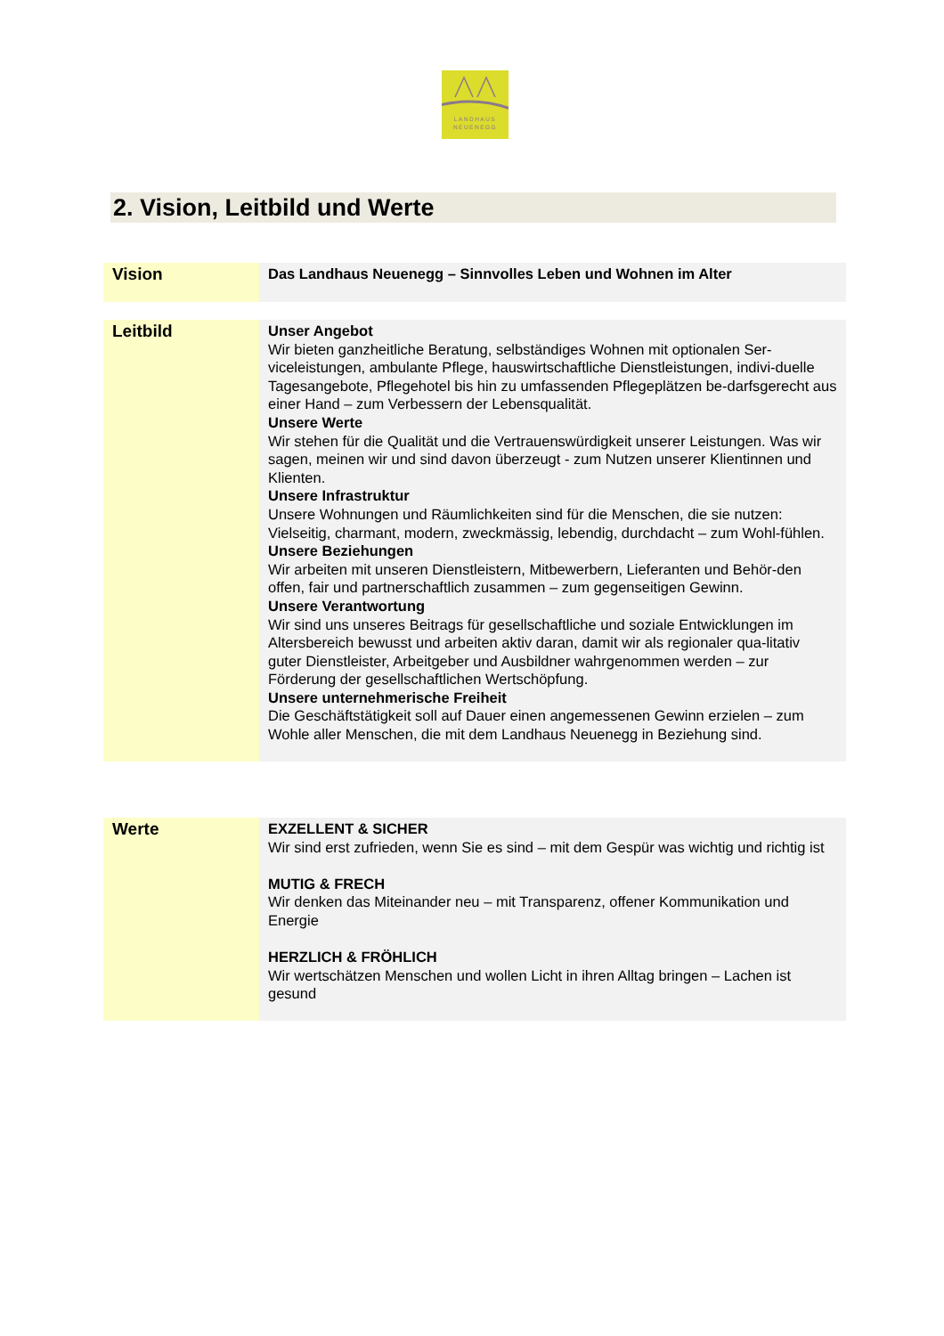LANDHAUS
NEUENEGG
2. Vision, Leitbild und Werte
| Vision | Das Landhaus Neuenegg – Sinnvolles Leben und Wohnen im Alter |
| Leitbild | Unser Angebot Wir bieten ganzheitliche Beratung, selbständiges Wohnen mit optionalen Ser-viceleistungen, ambulante Pflege, hauswirtschaftliche Dienstleistungen, indivi-duelle Tagesangebote, Pflegehotel bis hin zu umfassenden Pflegeplätzen be-darfsgerecht aus einer Hand – zum Verbessern der Lebensqualität. Unsere Werte Wir stehen für die Qualität und die Vertrauenswürdigkeit unserer Leistungen. Was wir sagen, meinen wir und sind davon überzeugt - zum Nutzen unserer Klientinnen und Klienten. Unsere Infrastruktur Unsere Wohnungen und Räumlichkeiten sind für die Menschen, die sie nutzen: Vielseitig, charmant, modern, zweckmässig, lebendig, durchdacht – zum Wohl-fühlen. Unsere Beziehungen Wir arbeiten mit unseren Dienstleistern, Mitbewerbern, Lieferanten und Behör-den offen, fair und partnerschaftlich zusammen – zum gegenseitigen Gewinn. Unsere Verantwortung Wir sind uns unseres Beitrags für gesellschaftliche und soziale Entwicklungen im Altersbereich bewusst und arbeiten aktiv daran, damit wir als regionaler qua-litativ guter Dienstleister, Arbeitgeber und Ausbildner wahrgenommen werden – zur Förderung der gesellschaftlichen Wertschöpfung. Unsere unternehmerische Freiheit Die Geschäftstätigkeit soll auf Dauer einen angemessenen Gewinn erzielen – zum Wohle aller Menschen, die mit dem Landhaus Neuenegg in Beziehung sind. |
| Werte | EXZELLENT & SICHER Wir sind erst zufrieden, wenn Sie es sind – mit dem Gespür was wichtig und richtig ist MUTIG & FRECH Wir denken das Miteinander neu – mit Transparenz, offener Kommunikation und Energie HERZLICH & FRÖHLICH Wir wertschätzen Menschen und wollen Licht in ihren Alltag bringen – Lachen ist gesund |